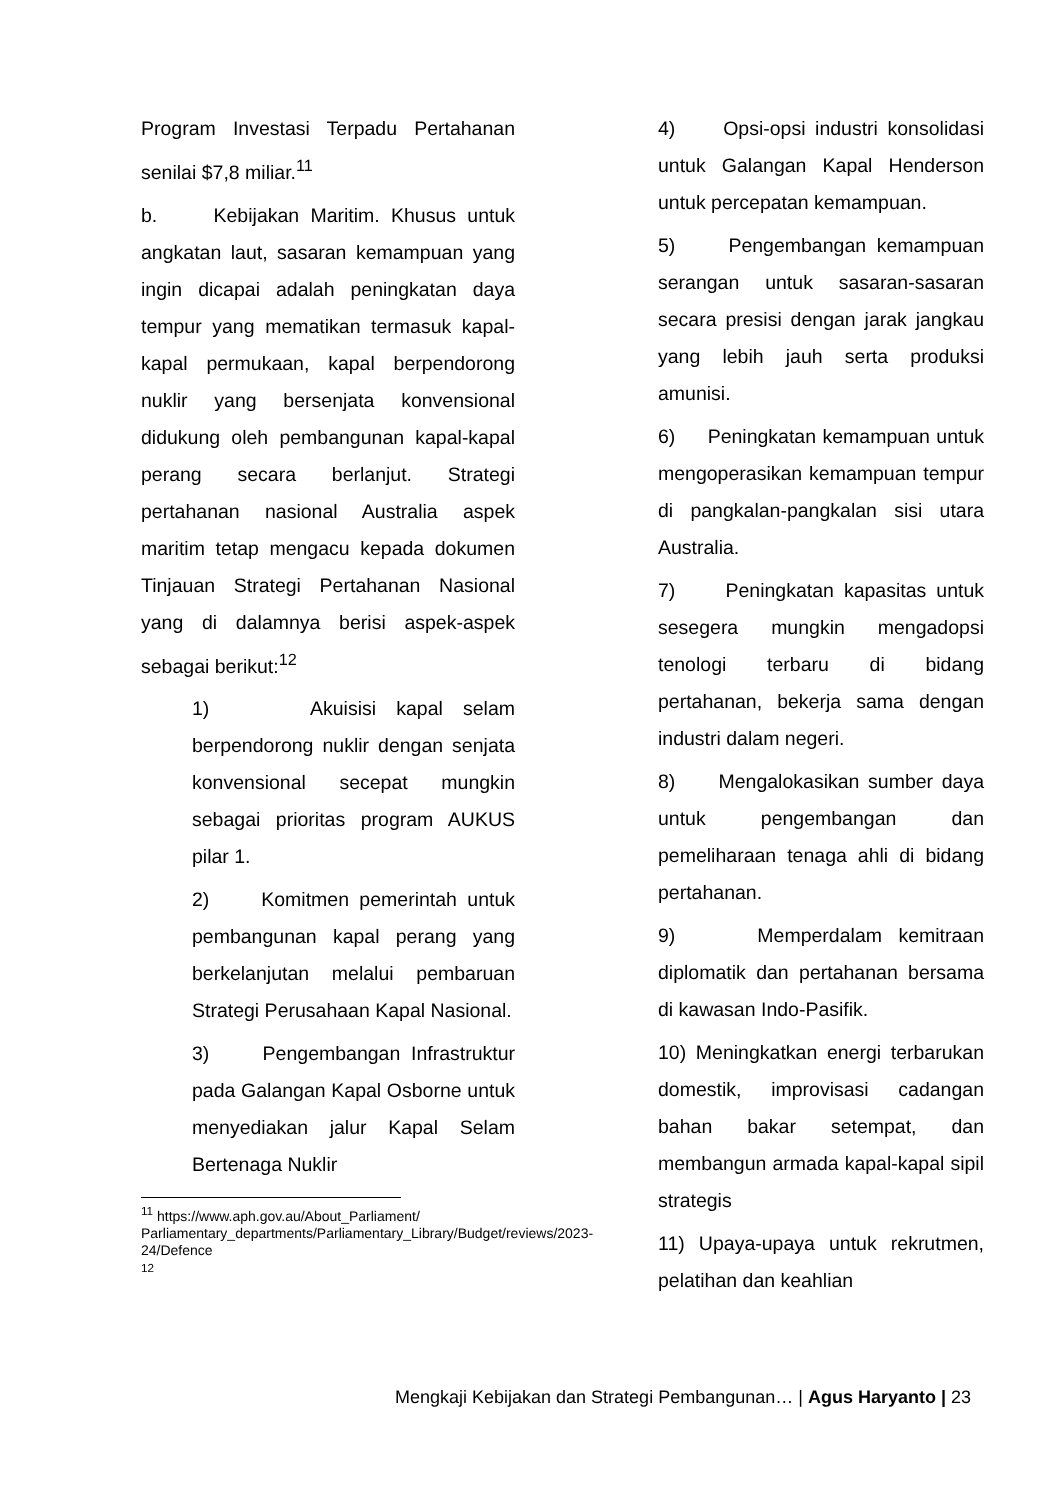Program Investasi Terpadu Pertahanan senilai $7,8 miliar.<sup>11</sup>
b. Kebijakan Maritim. Khusus untuk angkatan laut, sasaran kemampuan yang ingin dicapai adalah peningkatan daya tempur yang mematikan termasuk kapal-kapal permukaan, kapal berpendorong nuklir yang bersenjata konvensional didukung oleh pembangunan kapal-kapal perang secara berlanjut. Strategi pertahanan nasional Australia aspek maritim tetap mengacu kepada dokumen Tinjauan Strategi Pertahanan Nasional yang di dalamnya berisi aspek-aspek sebagai berikut:<sup>12</sup>
1) Akuisisi kapal selam berpendorong nuklir dengan senjata konvensional secepat mungkin sebagai prioritas program AUKUS pilar 1.
2) Komitmen pemerintah untuk pembangunan kapal perang yang berkelanjutan melalui pembaruan Strategi Perusahaan Kapal Nasional.
3) Pengembangan Infrastruktur pada Galangan Kapal Osborne untuk menyediakan jalur Kapal Selam Bertenaga Nuklir
<sup>11</sup> https://www.aph.gov.au/About_Parliament/ Parliamentary_departments/Parliamentary_Library/Budget/reviews/2023-24/Defence
<sup>12</sup>
4) Opsi-opsi industri konsolidasi untuk Galangan Kapal Henderson untuk percepatan kemampuan.
5) Pengembangan kemampuan serangan untuk sasaran-sasaran secara presisi dengan jarak jangkau yang lebih jauh serta produksi amunisi.
6) Peningkatan kemampuan untuk mengoperasikan kemampuan tempur di pangkalan-pangkalan sisi utara Australia.
7) Peningkatan kapasitas untuk sesegera mungkin mengadopsi tenologi terbaru di bidang pertahanan, bekerja sama dengan industri dalam negeri.
8) Mengalokasikan sumber daya untuk pengembangan dan pemeliharaan tenaga ahli di bidang pertahanan.
9) Memperdalam kemitraan diplomatik dan pertahanan bersama di kawasan Indo-Pasifik.
10) Meningkatkan energi terbarukan domestik, improvisasi cadangan bahan bakar setempat, dan membangun armada kapal-kapal sipil strategis
11) Upaya-upaya untuk rekrutmen, pelatihan dan keahlian
Mengkaji Kebijakan dan Strategi Pembangunan… | Agus Haryanto | 23